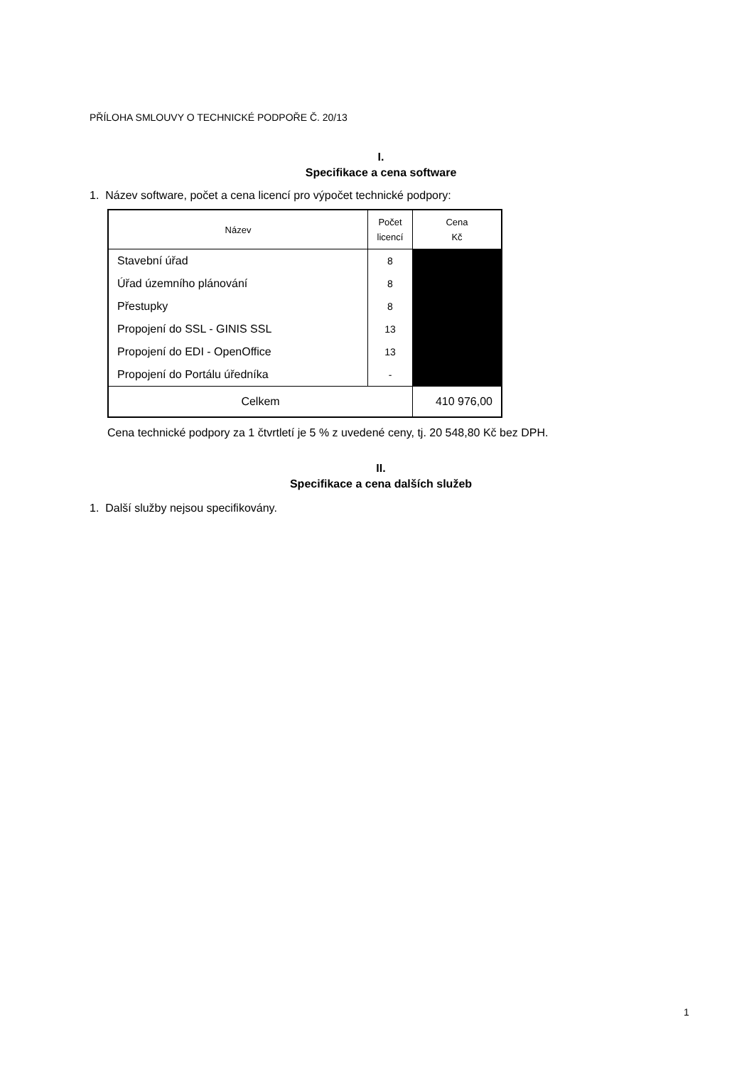PŘÍLOHA SMLOUVY O TECHNICKÉ PODPOŘE Č. 20/13
I.
Specifikace a cena software
1. Název software, počet a cena licencí pro výpočet technické podpory:
| Název | Počet licencí | Cena Kč |
| --- | --- | --- |
| Stavební úřad | 8 | |
| Úřad územního plánování | 8 | |
| Přestupky | 8 | |
| Propojení do SSL - GINIS SSL | 13 | |
| Propojení do EDI - OpenOffice | 13 | |
| Propojení do Portálu úředníka | - | |
| Celkem | | 410 976,00 |
Cena technické podpory za 1 čtvrtletí je 5 % z uvedené ceny, tj. 20 548,80 Kč bez DPH.
II.
Specifikace a cena dalších služeb
1. Další služby nejsou specifikovány.
1